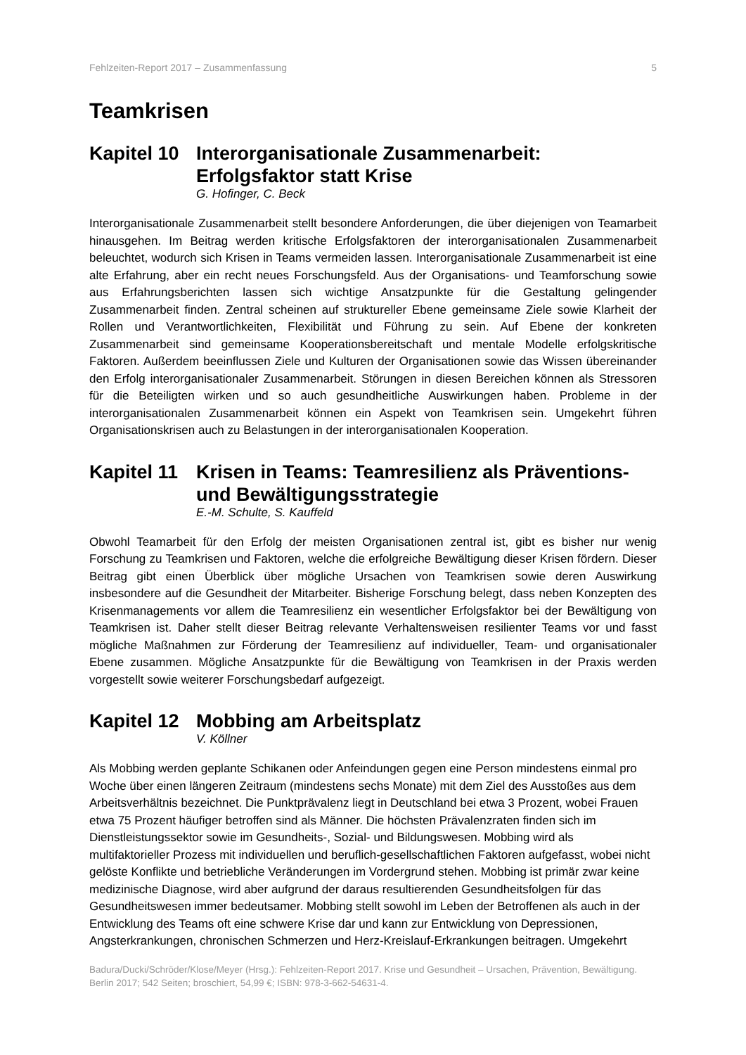Fehlzeiten-Report 2017 – Zusammenfassung 5
Teamkrisen
Kapitel 10 Interorganisationale Zusammenarbeit: Erfolgsfaktor statt Krise
G. Hofinger, C. Beck
Interorganisationale Zusammenarbeit stellt besondere Anforderungen, die über diejenigen von Teamarbeit hinausgehen. Im Beitrag werden kritische Erfolgsfaktoren der interorganisationalen Zusammenarbeit beleuchtet, wodurch sich Krisen in Teams vermeiden lassen. Interorganisationale Zusammenarbeit ist eine alte Erfahrung, aber ein recht neues Forschungsfeld. Aus der Organisations- und Teamforschung sowie aus Erfahrungsberichten lassen sich wichtige Ansatzpunkte für die Gestaltung gelingender Zusammenarbeit finden. Zentral scheinen auf struktureller Ebene gemeinsame Ziele sowie Klarheit der Rollen und Verantwortlichkeiten, Flexibilität und Führung zu sein. Auf Ebene der konkreten Zusammenarbeit sind gemeinsame Kooperationsbereitschaft und mentale Modelle erfolgskritische Faktoren. Außerdem beeinflussen Ziele und Kulturen der Organisationen sowie das Wissen übereinander den Erfolg interorganisationaler Zusammenarbeit. Störungen in diesen Bereichen können als Stressoren für die Beteiligten wirken und so auch gesundheitliche Auswirkungen haben. Probleme in der interorganisationalen Zusammenarbeit können ein Aspekt von Teamkrisen sein. Umgekehrt führen Organisationskrisen auch zu Belastungen in der interorganisationalen Kooperation.
Kapitel 11 Krisen in Teams: Teamresilienz als Präventions- und Bewältigungsstrategie
E.-M. Schulte, S. Kauffeld
Obwohl Teamarbeit für den Erfolg der meisten Organisationen zentral ist, gibt es bisher nur wenig Forschung zu Teamkrisen und Faktoren, welche die erfolgreiche Bewältigung dieser Krisen fördern. Dieser Beitrag gibt einen Überblick über mögliche Ursachen von Teamkrisen sowie deren Auswirkung insbesondere auf die Gesundheit der Mitarbeiter. Bisherige Forschung belegt, dass neben Konzepten des Krisenmanagements vor allem die Teamresilienz ein wesentlicher Erfolgsfaktor bei der Bewältigung von Teamkrisen ist. Daher stellt dieser Beitrag relevante Verhaltensweisen resilienter Teams vor und fasst mögliche Maßnahmen zur Förderung der Teamresilienz auf individueller, Team- und organisationaler Ebene zusammen. Mögliche Ansatzpunkte für die Bewältigung von Teamkrisen in der Praxis werden vorgestellt sowie weiterer Forschungsbedarf aufgezeigt.
Kapitel 12 Mobbing am Arbeitsplatz
V. Köllner
Als Mobbing werden geplante Schikanen oder Anfeindungen gegen eine Person mindestens einmal pro Woche über einen längeren Zeitraum (mindestens sechs Monate) mit dem Ziel des Ausstoßes aus dem Arbeitsverhältnis bezeichnet. Die Punktprävalenz liegt in Deutschland bei etwa 3 Prozent, wobei Frauen etwa 75 Prozent häufiger betroffen sind als Männer. Die höchsten Prävalenzraten finden sich im Dienstleistungssektor sowie im Gesundheits-, Sozial- und Bildungswesen. Mobbing wird als multifaktorieller Prozess mit individuellen und beruflich-gesellschaftlichen Faktoren aufgefasst, wobei nicht gelöste Konflikte und betriebliche Veränderungen im Vordergrund stehen. Mobbing ist primär zwar keine medizinische Diagnose, wird aber aufgrund der daraus resultierenden Gesundheitsfolgen für das Gesundheitswesen immer bedeutsamer. Mobbing stellt sowohl im Leben der Betroffenen als auch in der Entwicklung des Teams oft eine schwere Krise dar und kann zur Entwicklung von Depressionen, Angsterkrankungen, chronischen Schmerzen und Herz-Kreislauf-Erkrankungen beitragen. Umgekehrt
Badura/Ducki/Schröder/Klose/Meyer (Hrsg.): Fehlzeiten-Report 2017. Krise und Gesundheit – Ursachen, Prävention, Bewältigung. Berlin 2017; 542 Seiten; broschiert, 54,99 €; ISBN: 978-3-662-54631-4.